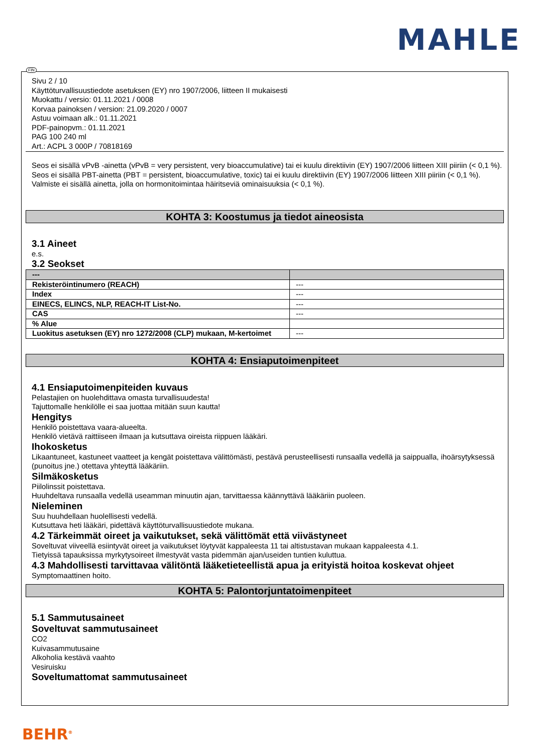MAHLE
Sivu 2 / 10
Käyttöturvallisuustiedote asetuksen (EY) nro 1907/2006, liitteen II mukaisesti
Muokattu / versio: 01.11.2021 / 0008
Korvaa painoksen / version: 21.09.2020 / 0007
Astuu voimaan alk.: 01.11.2021
PDF-painopvm.: 01.11.2021
PAG 100 240 ml
Art.: ACPL 3 000P / 70818169
Seos ei sisällä vPvB -ainetta (vPvB = very persistent, very bioaccumulative) tai ei kuulu direktiivin (EY) 1907/2006 liitteen XIII piiriin (< 0,1 %).
Seos ei sisällä PBT-ainetta (PBT = persistent, bioaccumulative, toxic) tai ei kuulu direktiivin (EY) 1907/2006 liitteen XIII piiriin (< 0,1 %).
Valmiste ei sisällä ainetta, jolla on hormonitoimintaa häiritseviä ominaisuuksia (< 0,1 %).
KOHTA 3: Koostumus ja tiedot aineosista
3.1 Aineet
e.s.
3.2 Seokset
| --- | |
| --- | --- |
| Rekisteröintinumero (REACH) | --- |
| Index | --- |
| EINECS, ELINCS, NLP, REACH-IT List-No. | --- |
| CAS | --- |
| % Alue | |
| Luokitus asetuksen (EY) nro 1272/2008 (CLP) mukaan, M-kertoimet | --- |
KOHTA 4: Ensiaputoimenpiteet
4.1 Ensiaputoimenpiteiden kuvaus
Pelastajien on huolehdittava omasta turvallisuudesta!
Tajuttomalle henkilölle ei saa juottaa mitään suun kautta!
Hengitys
Henkilö poistettava vaara-alueelta.
Henkilö vietävä raittiiseen ilmaan ja kutsuttava oireista riippuen lääkäri.
Ihokosketus
Likaantuneet, kastuneet vaatteet ja kengät poistettava välittömästi, pestävä perusteellisesti runsaalla vedellä ja saippualla, ihoärsytyksessä (punoitus jne.) otettava yhteyttä lääkäriin.
Silmäkosketus
Piilolinssit poistettava.
Huuhdeltava runsaalla vedellä useamman minuutin ajan, tarvittaessa käännyttävä lääkäriin puoleen.
Nieleminen
Suu huuhdellaan huolellisesti vedellä.
Kutsuttava heti lääkäri, pidettävä käyttöturvallisuustiedote mukana.
4.2 Tärkeimmät oireet ja vaikutukset, sekä välittömät että viivästyneet
Soveltuvat viiveellä esiintyvät oireet ja vaikutukset löytyvät kappaleesta 11 tai altistustavan mukaan kappaleesta 4.1.
Tietyissä tapauksissa myrkytysoireet ilmestyvät vasta pidemmän ajan/useiden tuntien kuluttua.
4.3 Mahdollisesti tarvittavaa välitöntä lääketieteellistä apua ja erityistä hoitoa koskevat ohjeet
Symptomaattinen hoito.
KOHTA 5: Palontorjuntatoimenpiteet
5.1 Sammutusaineet
Soveltuvat sammutusaineet
CO2
Kuivasammutusaine
Alkoholia kestävä vaahto
Vesiruisku
Soveltumattomat sammutusaineet
FIN
BEHR<sup>®</sup>